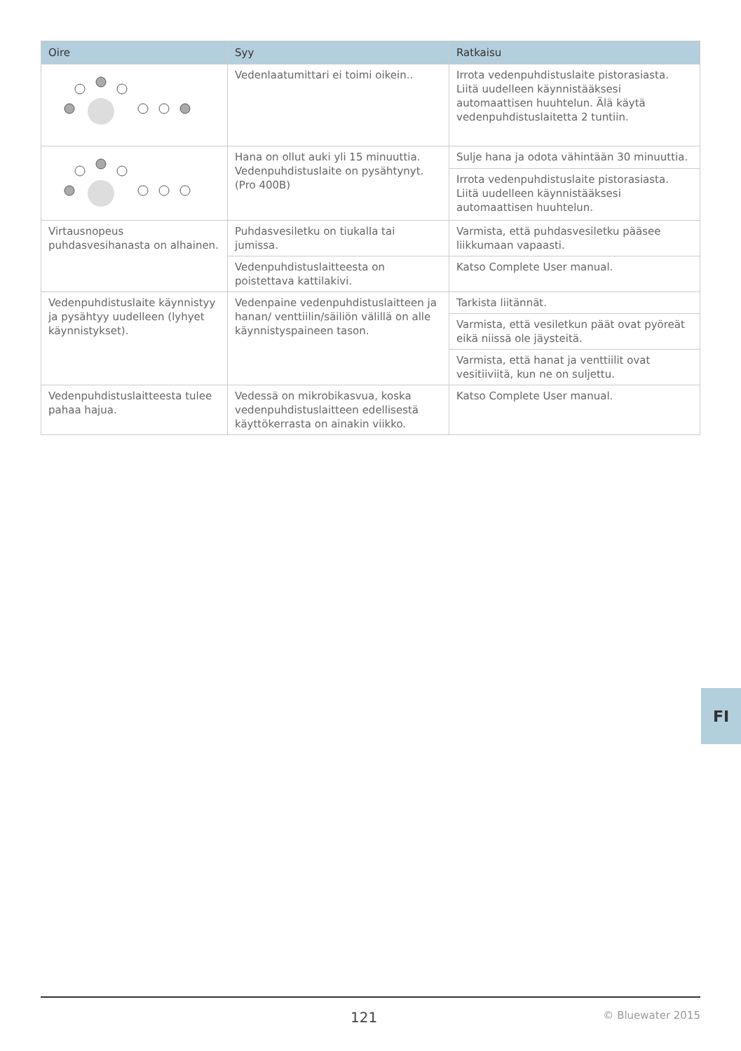| Oire | Syy | Ratkaisu |
| --- | --- | --- |
| | Vedenlaatumittari ei toimi oikein.. | Irrota vedenpuhdistuslaite pistorasiasta. Liitä uudelleen käynnistääksesi automaattisen huuhtelun. Älä käytä vedenpuhdistuslaitetta 2 tuntiin. |
| | Hana on ollut auki yli 15 minuuttia. Vedenpuhdistuslaite on pysähtynyt. (Pro 400B) | Sulje hana ja odota vähintään 30 minuuttia. |
| | | Irrota vedenpuhdistuslaite pistorasiasta. Liitä uudelleen käynnistääksesi automaattisen huuhtelun. |
| Virtausnopeus puhdasvesihanasta on alhainen. | Puhdasvesiletku on tiukalla tai jumissa. | Varmista, että puhdasvesiletku pääsee liikkumaan vapaasti. |
| | Vedenpuhdistuslaitteesta on poistettava kattilakivi. | Katso Complete User manual. |
| Vedenpuhdistuslaite käynnistyy ja pysähtyy uudelleen (lyhyet käynnistykset). | Vedenpaine vedenpuhdistuslaitteen ja hanan/ venttiilin/säiliön välillä on alle käynnistyspaineen tason. | Tarkista liitännät. |
| | | Varmista, että vesiletkun päät ovat pyöreät eikä niissä ole jäysteitä. |
| | | Varmista, että hanat ja venttiilit ovat vesitiiviitä, kun ne on suljettu. |
| Vedenpuhdistuslaitteesta tulee pahaa hajua. | Vedessä on mikrobikasvua, koska vedenpuhdistuslaitteen edellisestä käyttökerrasta on ainakin viikko. | Katso Complete User manual. |
FI
121 © Bluewater 2015